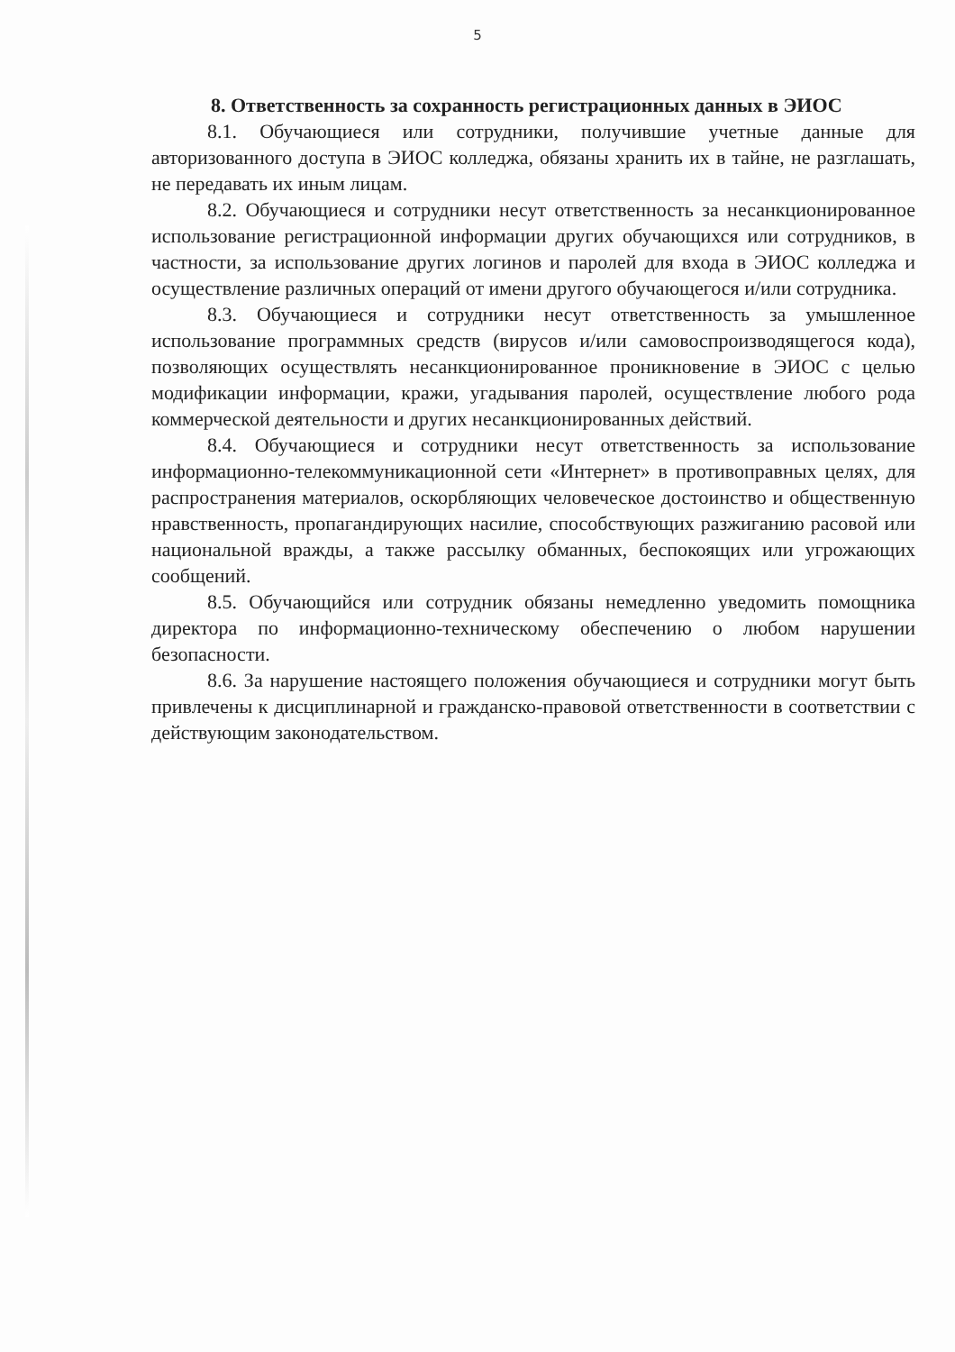5
8. Ответственность за сохранность регистрационных данных в ЭИОС
8.1. Обучающиеся или сотрудники, получившие учетные данные для авторизованного доступа в ЭИОС колледжа, обязаны хранить их в тайне, не разглашать, не передавать их иным лицам.
8.2. Обучающиеся и сотрудники несут ответственность за несанкционированное использование регистрационной информации других обучающихся или сотрудников, в частности, за использование других логинов и паролей для входа в ЭИОС колледжа и осуществление различных операций от имени другого обучающегося и/или сотрудника.
8.3. Обучающиеся и сотрудники несут ответственность за умышленное использование программных средств (вирусов и/или самовоспроизводящегося кода), позволяющих осуществлять несанкционированное проникновение в ЭИОС с целью модификации информации, кражи, угадывания паролей, осуществление любого рода коммерческой деятельности и других несанкционированных действий.
8.4. Обучающиеся и сотрудники несут ответственность за использование информационно-телекоммуникационной сети «Интернет» в противоправных целях, для распространения материалов, оскорбляющих человеческое достоинство и общественную нравственность, пропагандирующих насилие, способствующих разжиганию расовой или национальной вражды, а также рассылку обманных, беспокоящих или угрожающих сообщений.
8.5. Обучающийся или сотрудник обязаны немедленно уведомить помощника директора по информационно-техническому обеспечению о любом нарушении безопасности.
8.6. За нарушение настоящего положения обучающиеся и сотрудники могут быть привлечены к дисциплинарной и гражданско-правовой ответственности в соответствии с действующим законодательством.